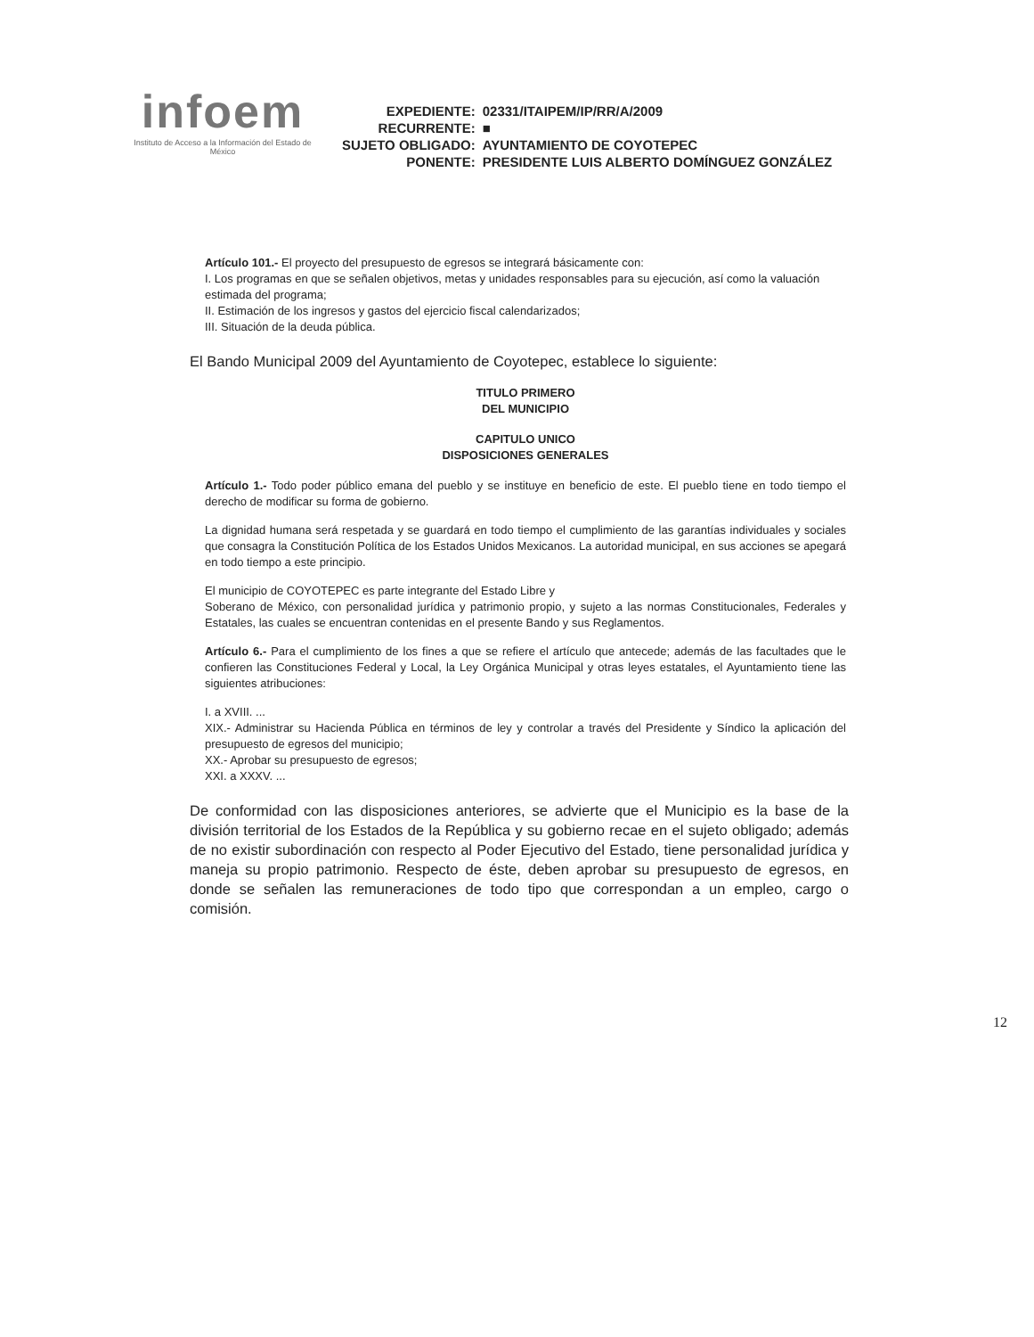infoem
Instituto de Acceso a la Información del Estado de México
| EXPEDIENTE: | 02331/ITAIPEM/IP/RR/A/2009 |
| RECURRENTE: | ■ |
| SUJETO OBLIGADO: | AYUNTAMIENTO DE COYOTEPEC |
| PONENTE: | PRESIDENTE LUIS ALBERTO DOMÍNGUEZ GONZÁLEZ |
Artículo 101.- El proyecto del presupuesto de egresos se integrará básicamente con:
I. Los programas en que se señalen objetivos, metas y unidades responsables para su ejecución, así como la valuación estimada del programa;
II. Estimación de los ingresos y gastos del ejercicio fiscal calendarizados;
III. Situación de la deuda pública.
El Bando Municipal 2009 del Ayuntamiento de Coyotepec, establece lo siguiente:
TITULO PRIMERO
DEL MUNICIPIO
CAPITULO UNICO
DISPOSICIONES GENERALES
Artículo 1.- Todo poder público emana del pueblo y se instituye en beneficio de este. El pueblo tiene en todo tiempo el derecho de modificar su forma de gobierno.
La dignidad humana será respetada y se guardará en todo tiempo el cumplimiento de las garantías individuales y sociales que consagra la Constitución Política de los Estados Unidos Mexicanos. La autoridad municipal, en sus acciones se apegará en todo tiempo a este principio.
El municipio de COYOTEPEC es parte integrante del Estado Libre y
Soberano de México, con personalidad jurídica y patrimonio propio, y sujeto a las normas Constitucionales, Federales y Estatales, las cuales se encuentran contenidas en el presente Bando y sus Reglamentos.
Artículo 6.- Para el cumplimiento de los fines a que se refiere el artículo que antecede; además de las facultades que le confieren las Constituciones Federal y Local, la Ley Orgánica Municipal y otras leyes estatales, el Ayuntamiento tiene las siguientes atribuciones:
I. a XVIII. ...
XIX.- Administrar su Hacienda Pública en términos de ley y controlar a través del Presidente y Síndico la aplicación del presupuesto de egresos del municipio;
XX.- Aprobar su presupuesto de egresos;
XXI. a XXXV. ...
De conformidad con las disposiciones anteriores, se advierte que el Municipio es la base de la división territorial de los Estados de la República y su gobierno recae en el sujeto obligado; además de no existir subordinación con respecto al Poder Ejecutivo del Estado, tiene personalidad jurídica y maneja su propio patrimonio. Respecto de éste, deben aprobar su presupuesto de egresos, en donde se señalen las remuneraciones de todo tipo que correspondan a un empleo, cargo o comisión.
12